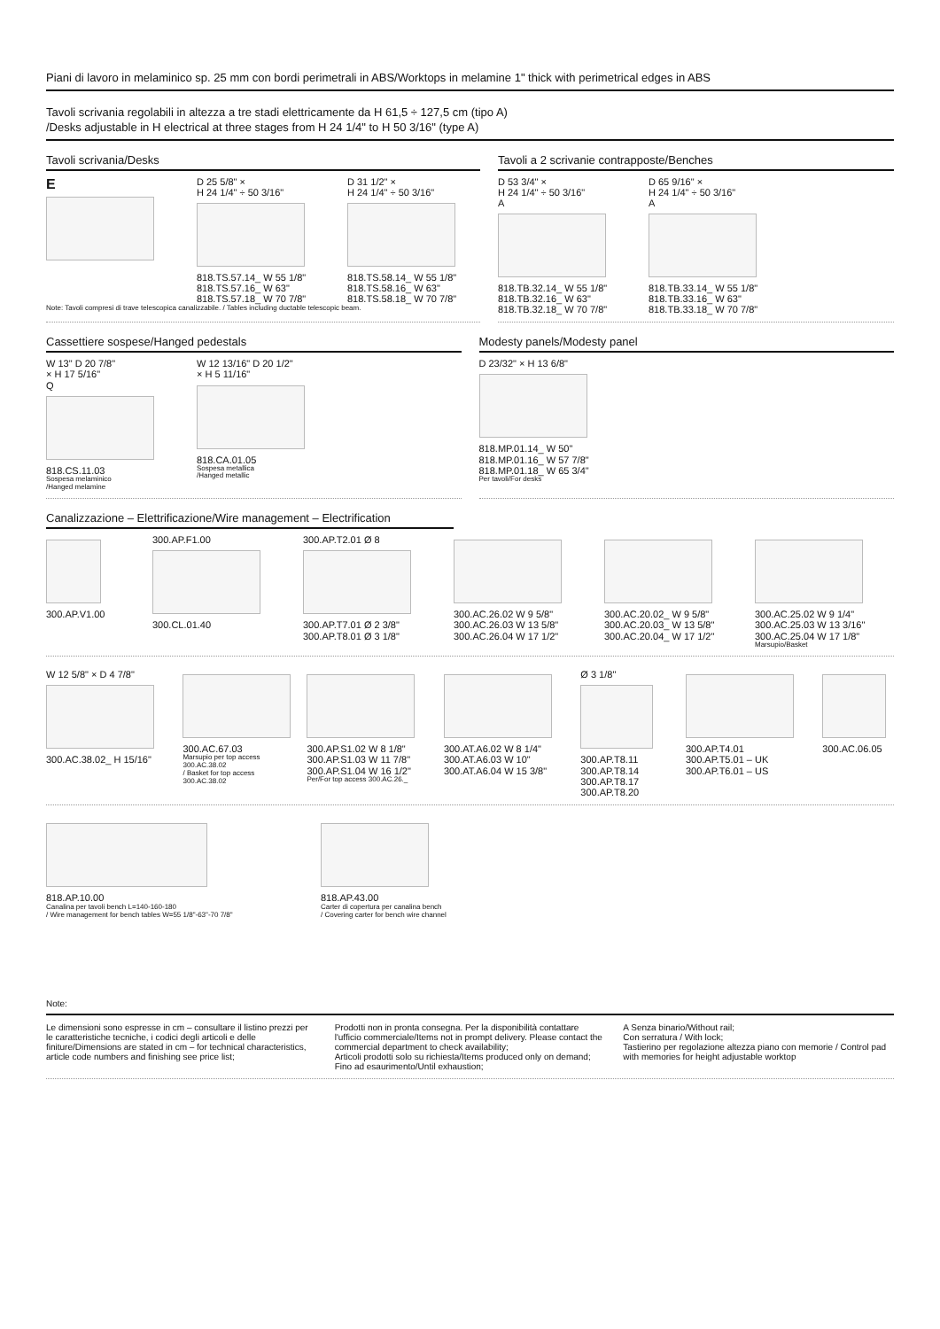Piani di lavoro in melaminico sp. 25 mm con bordi perimetrali in ABS/Worktops in melamine 1" thick with perimetrical edges in ABS
Tavoli scrivania regolabili in altezza a tre stadi elettricamente da H 61,5 ÷ 127,5 cm (tipo A)
/Desks adjustable in H electrical at three stages from H 24 1/4" to H 50 3/16" (type A)
Tavoli scrivania/Desks
E
D 25 5/8" ×
H 24 1/4" ÷ 50 3/16"
818.TS.57.14_ W 55 1/8"
818.TS.57.16_ W 63"
818.TS.57.18_ W 70 7/8"
D 31 1/2" ×
H 24 1/4" ÷ 50 3/16"
818.TS.58.14_ W 55 1/8"
818.TS.58.16_ W 63"
818.TS.58.18_ W 70 7/8"
Note: Tavoli compresi di trave telescopica canalizzabile. / Tables including ductable telescopic beam.
Tavoli a 2 scrivanie contrapposte/Benches
D 53 3/4" ×
H 24 1/4" ÷ 50 3/16"
A
818.TB.32.14_ W 55 1/8"
818.TB.32.16_ W 63"
818.TB.32.18_ W 70 7/8"
D 65 9/16" ×
H 24 1/4" ÷ 50 3/16"
A
818.TB.33.14_ W 55 1/8"
818.TB.33.16_ W 63"
818.TB.33.18_ W 70 7/8"
Cassettiere sospese/Hanged pedestals
W 13" D 20 7/8"
× H 17 5/16"
Q
818.CS.11.03
Sospesa melaminico
/Hanged melamine
W 12 13/16" D 20 1/2"
× H 5 11/16"
818.CA.01.05
Sospesa metallica
/Hanged metallic
Modesty panels/Modesty panel
D 23/32" × H 13 6/8"
818.MP.01.14_ W 50"
818.MP.01.16_ W 57 7/8"
818.MP.01.18_ W 65 3/4"
Per tavoli/For desks
Canalizzazione – Elettrificazione/Wire management – Electrification
300.AP.V1.00 300.AP.F1.00
300.CL.01.40
300.AP.T2.01 Ø 8
300.AP.T7.01 Ø 2 3/8"
300.AP.T8.01 Ø 3 1/8"
300.AC.26.02 W 9 5/8"
300.AC.26.03 W 13 5/8"
300.AC.26.04 W 17 1/2"
300.AC.20.02_ W 9 5/8"
300.AC.20.03_ W 13 5/8"
300.AC.20.04_ W 17 1/2"
300.AC.25.02 W 9 1/4"
300.AC.25.03 W 13 3/16"
300.AC.25.04 W 17 1/8"
Marsupio/Basket
W 12 5/8" × D 4 7/8"
300.AC.38.02_ H 15/16"
300.AC.67.03
Marsupio per top access 300.AC.38.02
/ Basket for top access 300.AC.38.02
300.AP.S1.02 W 8 1/8"
300.AP.S1.03 W 11 7/8"
300.AP.S1.04 W 16 1/2"
Per/For top access 300.AC.26._
300.AT.A6.02 W 8 1/4"
300.AT.A6.03 W 10"
300.AT.A6.04 W 15 3/8"
Ø 3 1/8"
300.AP.T8.11
300.AP.T8.14
300.AP.T8.17
300.AP.T8.20
300.AP.T4.01
300.AP.T5.01 – UK
300.AP.T6.01 – US
300.AC.06.05
818.AP.10.00
Canalina per tavoli bench L=140-160-180
/ Wire management for bench tables W=55 1/8"-63"-70 7/8"
818.AP.43.00
Carter di copertura per canalina bench
/ Covering carter for bench wire channel
Note:
Le dimensioni sono espresse in cm – consultare il listino prezzi per le caratteristiche tecniche, i codici degli articoli e delle finiture/Dimensions are stated in cm – for technical characteristics, article code numbers and finishing see price list;
Prodotti non in pronta consegna. Per la disponibilità contattare l'ufficio commerciale/Items not in prompt delivery. Please contact the commercial department to check availability;
Articoli prodotti solo su richiesta/Items produced only on demand;
Fino ad esaurimento/Until exhaustion;
A Senza binario/Without rail;
Con serratura / With lock;
Tastierino per regolazione altezza piano con memorie / Control pad with memories for height adjustable worktop